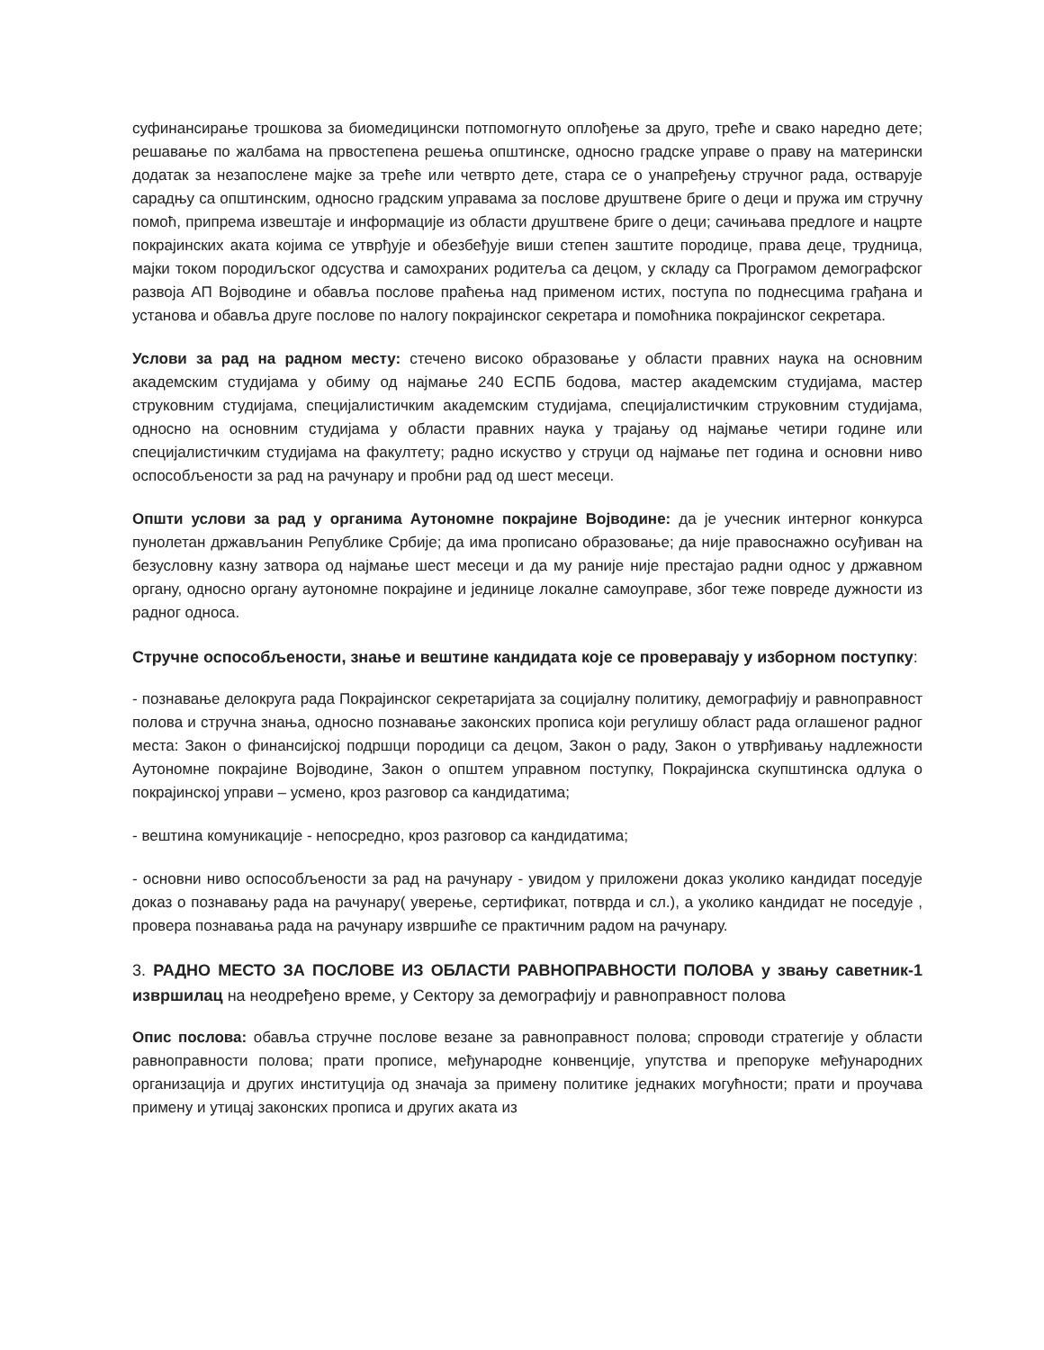суфинансирање трошкова за биомедицински потпомогнуто оплођење за друго, треће и свако наредно дете; решавање по жалбама на првостепена решења општинске, односно градске управе о праву на материнcки додатак за незапослене мајке за треће или четврто дете, стара се о унапређењу стручног рада, остварује сарадњу са општинским, односно градским управама за послове друштвене бриге о деци и пружа им стручну помоћ, припрема извештаје и информације из области друштвене бриге о деци; сачињава предлоге и нацрте покрајинских аката којима се утврђује и обезбеђује виши степен заштите породице, права деце, трудница, мајки током породиљског одсуства и самохраних родитеља са децом, у складу са Програмом демографског развоја АП Војводине и обавља послове праћења над применом истих, поступа по поднесцима грађана и установа и обавља друге послове по налогу покрајинског секретара и помоћника покрајинског секретара.
Услови за рад на радном месту: стечено високо образовање у области правних наука на основним академским студијама у обиму од најмање 240 ЕСПБ бодова, мастер академским студијама, мастер струковним студијама, специјалистичким академским студијама, специјалистичким струковним студијама, односно на основним студијама у области правних наука у трајању од најмање четири године или специјалистичким студијама на факултету; радно искуство у струци од најмање пет година и основни ниво оспособљености за рад на рачунару и пробни рад од шест месеци.
Општи услови за рад у органима Аутономне покрајине Војводине: да је учесник интерног конкурса пунолетан држављанин Републике Србије; да има прописано образовање; да није правоснажно осуђиван на безусловну казну затвора од најмање шест месеци и да му раније није престајао радни однос у државном органу, односно органу аутономне покрајине и јединице локалне самоуправе, због теже повреде дужности из радног односа.
Стручне оспособљености, знање и вештине кандидата које се проверавају у изборном поступку:
- познавање делокруга рада Покрајинског секретаријата за социјалну политику, демографију и равноправност полова и стручна знања, односно познавање законских прописа који регулишу област рада оглашеног радног места: Закон о финансијској подршци породици са децом, Закон о раду, Закон о утврђивању надлежности Аутономне покрајине Војводине, Закон о општем управном поступку, Покрајинска скупштинска одлука о покрајинској управи – усмено, кроз разговор са кандидатима;
- вештина комуникације - непосредно, кроз разговор са кандидатима;
- основни ниво оспособљености за рад на рачунару - увидом у приложени доказ уколико кандидат поседује доказ о познавању рада на рачунару( уверење, сертификат, потврда и сл.), а уколико кандидат не поседује , провера познавања рада на рачунару извршиће се практичним радом на рачунару.
3. РАДНО МЕСТО ЗА ПОСЛОВЕ ИЗ ОБЛАСТИ РАВНОПРАВНОСТИ ПОЛОВА у звању саветник-1 извршилац на неодређено време, у Сектору за демографију и равноправност полова
Опис послова: обавља стручне послове везане за равноправност полова; спроводи стратегије у области равноправности полова; прати прописе, међународне конвенције, упутства и препоруке међународних организација и других институција од значаја за примену политике једнаких могућности; прати и проучава примену и утицај законских прописа и других аката из